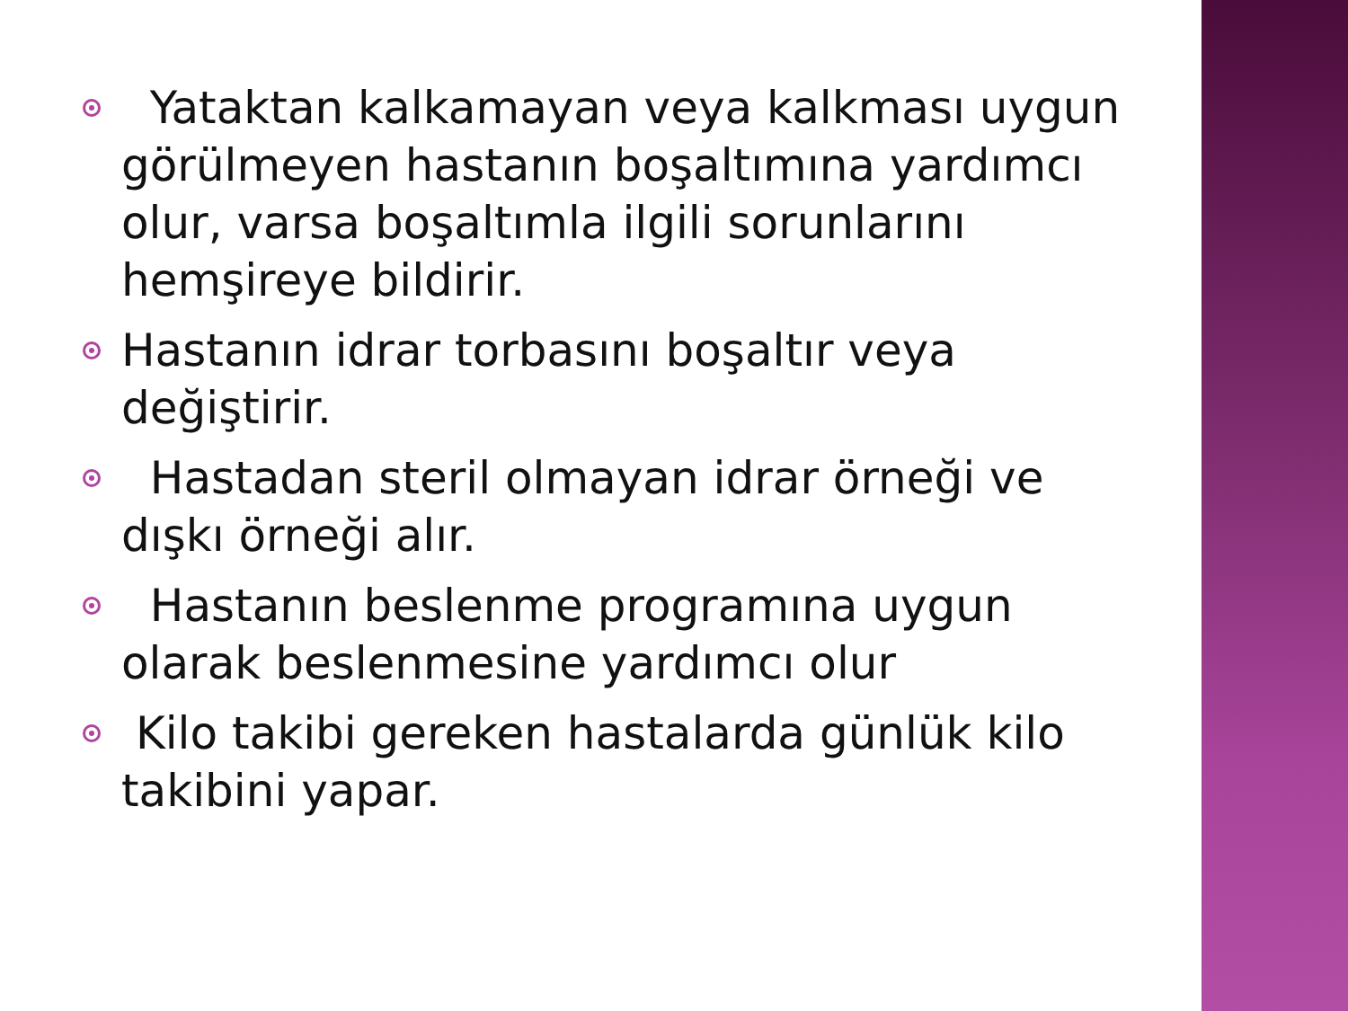Yataktan kalkamayan veya kalkması uygun görülmeyen hastanın boşaltımına yardımcı olur, varsa boşaltımla ilgili sorunlarını hemşireye bildirir.
Hastanın idrar torbasını boşaltır veya değiştirir.
Hastadan steril olmayan idrar örneği ve dışkı örneği alır.
Hastanın beslenme programına uygun olarak beslenmesine yardımcı olur
Kilo takibi gereken hastalarda günlük kilo takibini yapar.